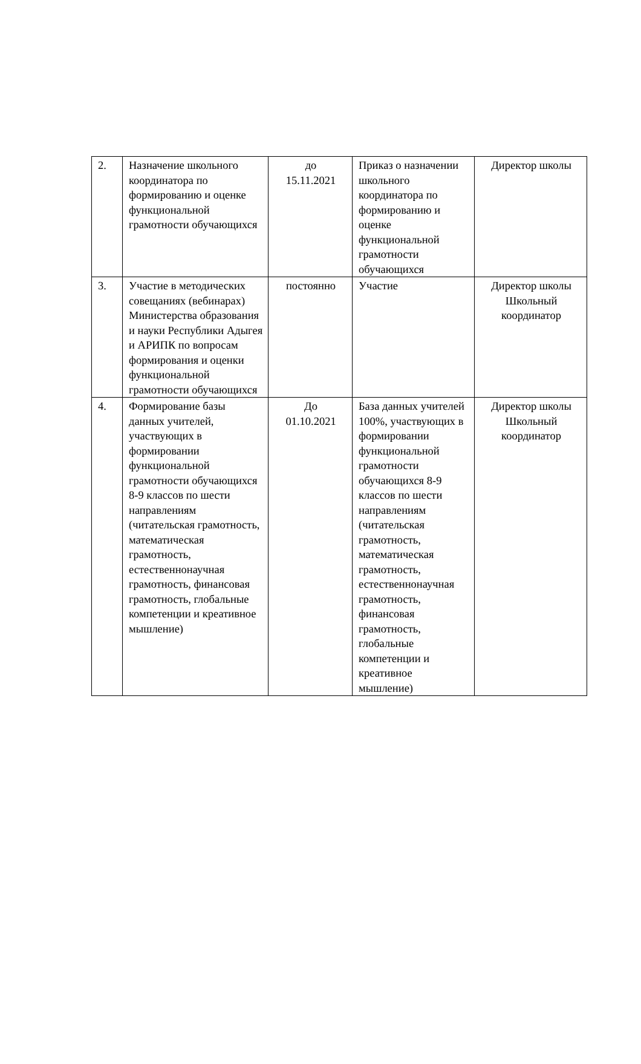| 2. | Назначение школьного координатора по формированию и оценке функциональной грамотности обучающихся | до 15.11.2021 | Приказ о назначении школьного координатора по формированию и оценке функциональной грамотности обучающихся | Директор школы |
| 3. | Участие в методических совещаниях (вебинарах) Министерства образования и науки Республики Адыгея и АРИПК по вопросам формирования и оценки функциональной грамотности обучающихся | постоянно | Участие | Директор школы Школьный координатор |
| 4. | Формирование базы данных учителей, участвующих в формировании функциональной грамотности обучающихся 8-9 классов по шести направлениям (читательская грамотность, математическая грамотность, естественнонаучная грамотность, финансовая грамотность, глобальные компетенции и креативное мышление) | До 01.10.2021 | База данных учителей 100%, участвующих в формировании функциональной грамотности обучающихся 8-9 классов по шести направлениям (читательская грамотность, математическая грамотность, естественнонаучная грамотность, финансовая грамотность, глобальные компетенции и креативное мышление) | Директор школы Школьный координатор |